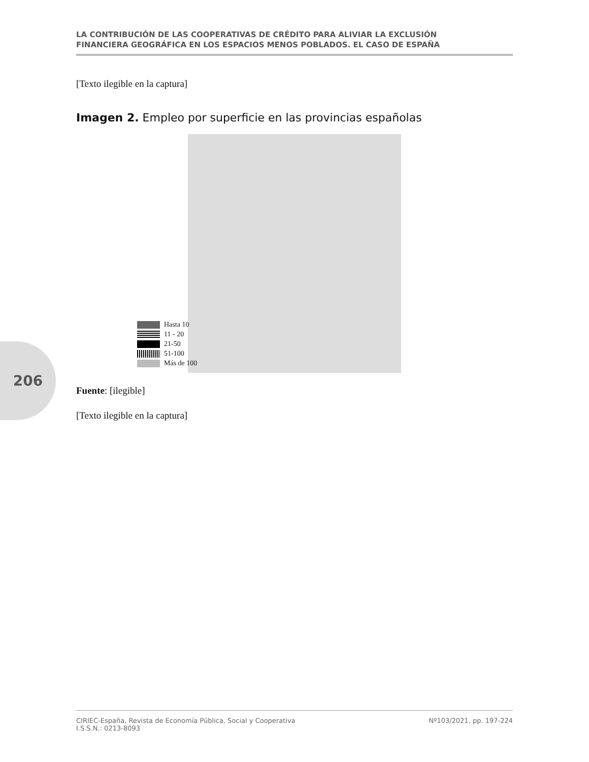LA CONTRIBUCIÓN DE LAS COOPERATIVAS DE CRÉDITO PARA ALIVIAR LA EXCLUSIÓN
FINANCIERA GEOGRÁFICA EN LOS ESPACIOS MENOS POBLADOS. EL CASO DE ESPAÑA
206
[Texto ilegible en la captura]
Imagen 2. Empleo por superficie en las provincias españolas
Hasta 10
11 - 20
21-50
51-100
Más de 100
Fuente: [ilegible]
[Texto ilegible en la captura]
CIRIEC-España, Revista de Economía Pública, Social y Cooperativa
I.S.S.N.: 0213-8093
Nº103/2021, pp. 197-224